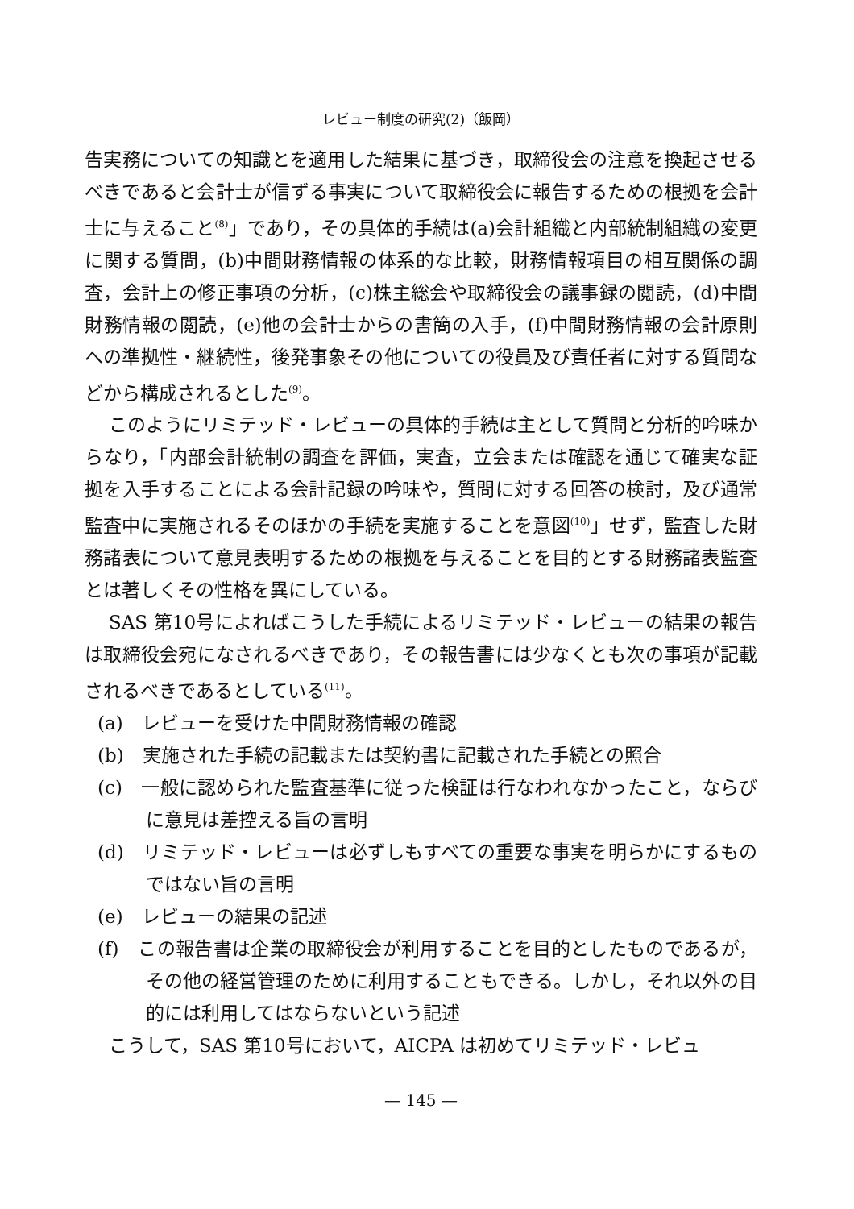レビュー制度の研究(2)（飯岡）
告実務についての知識とを適用した結果に基づき，取締役会の注意を換起させるべきであると会計士が信ずる事実について取締役会に報告するための根拠を会計士に与えること<sup>(8)</sup>」であり，その具体的手続は(a)会計組織と内部統制組織の変更に関する質問，(b)中間財務情報の体系的な比較，財務情報項目の相互関係の調査，会計上の修正事項の分析，(c)株主総会や取締役会の議事録の閲読，(d)中間財務情報の閲読，(e)他の会計士からの書簡の入手，(f)中間財務情報の会計原則への準拠性・継続性，後発事象その他についての役員及び責任者に対する質問などから構成されるとした<sup>(9)</sup>。
このようにリミテッド・レビューの具体的手続は主として質問と分析的吟味からなり，「内部会計統制の調査を評価，実査，立会または確認を通じて確実な証拠を入手することによる会計記録の吟味や，質問に対する回答の検討，及び通常監査中に実施されるそのほかの手続を実施することを意図<sup>(10)</sup>」せず，監査した財務諸表について意見表明するための根拠を与えることを目的とする財務諸表監査とは著しくその性格を異にしている。
SAS 第10号によればこうした手続によるリミテッド・レビューの結果の報告は取締役会宛になされるべきであり，その報告書には少なくとも次の事項が記載されるべきであるとしている<sup>(11)</sup>。
(a)　レビューを受けた中間財務情報の確認
(b)　実施された手続の記載または契約書に記載された手続との照合
(c)　一般に認められた監査基準に従った検証は行なわれなかったこと，ならびに意見は差控える旨の言明
(d)　リミテッド・レビューは必ずしもすべての重要な事実を明らかにするものではない旨の言明
(e)　レビューの結果の記述
(f)　この報告書は企業の取締役会が利用することを目的としたものであるが，その他の経営管理のために利用することもできる。しかし，それ以外の目的には利用してはならないという記述
こうして，SAS 第10号において，AICPA は初めてリミテッド・レビュ
— 145 —